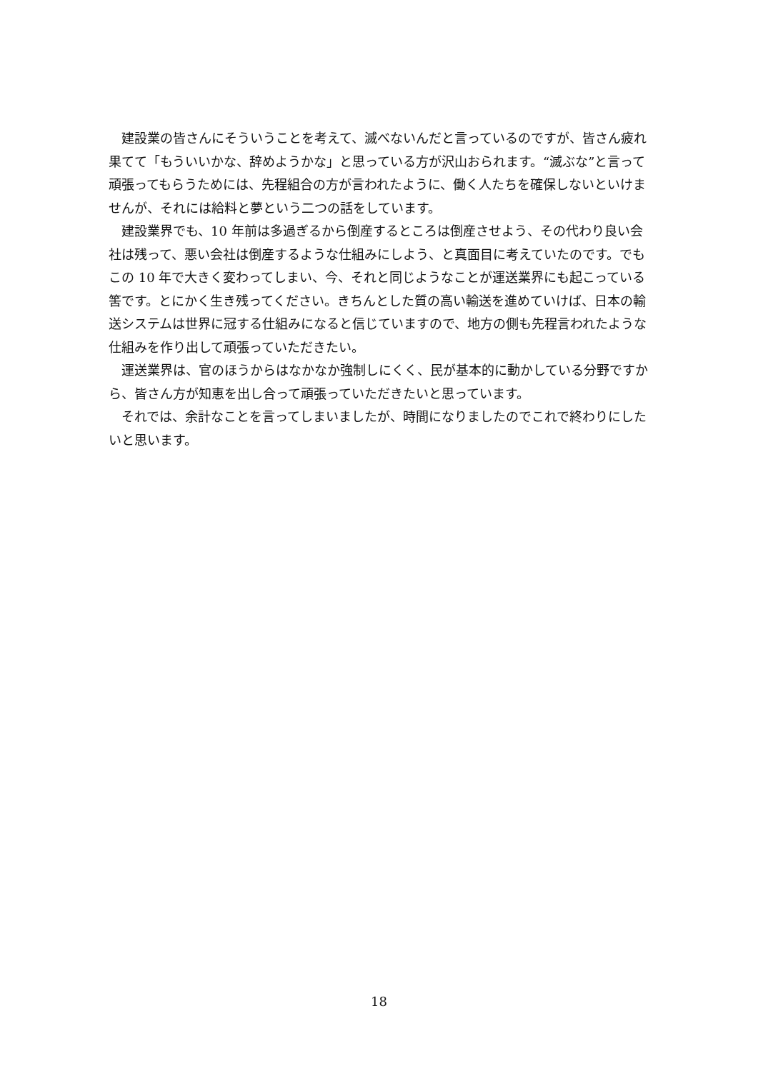建設業の皆さんにそういうことを考えて、滅べないんだと言っているのですが、皆さん疲れ果てて「もういいかな、辞めようかな」と思っている方が沢山おられます。“滅ぶな”と言って頑張ってもらうためには、先程組合の方が言われたように、働く人たちを確保しないといけませんが、それには給料と夢という二つの話をしています。
建設業界でも、10 年前は多過ぎるから倒産するところは倒産させよう、その代わり良い会社は残って、悪い会社は倒産するような仕組みにしよう、と真面目に考えていたのです。でもこの 10 年で大きく変わってしまい、今、それと同じようなことが運送業界にも起こっている筈です。とにかく生き残ってください。きちんとした質の高い輸送を進めていけば、日本の輸送システムは世界に冠する仕組みになると信じていますので、地方の側も先程言われたような仕組みを作り出して頑張っていただきたい。
運送業界は、官のほうからはなかなか強制しにくく、民が基本的に動かしている分野ですから、皆さん方が知恵を出し合って頑張っていただきたいと思っています。
それでは、余計なことを言ってしまいましたが、時間になりましたのでこれで終わりにしたいと思います。
18